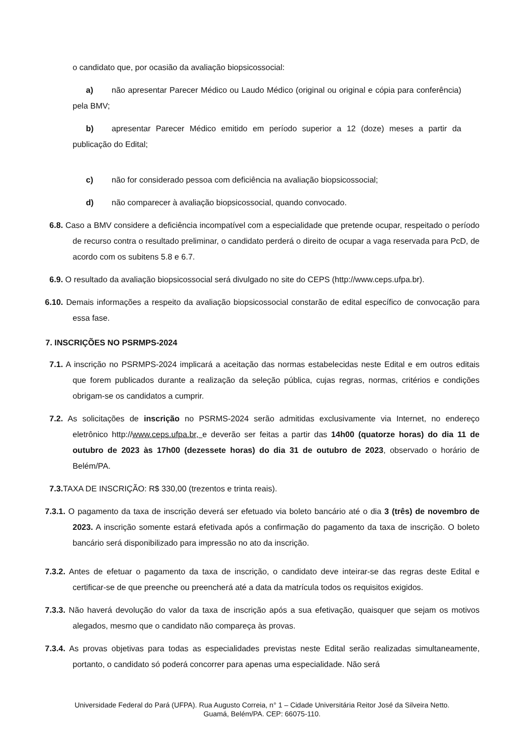o candidato que, por ocasião da avaliação biopsicossocial:
a) não apresentar Parecer Médico ou Laudo Médico (original ou original e cópia para conferência) pela BMV;
b) apresentar Parecer Médico emitido em período superior a 12 (doze) meses a partir da publicação do Edital;
c) não for considerado pessoa com deficiência na avaliação biopsicossocial;
d) não comparecer à avaliação biopsicossocial, quando convocado.
6.8. Caso a BMV considere a deficiência incompatível com a especialidade que pretende ocupar, respeitado o período de recurso contra o resultado preliminar, o candidato perderá o direito de ocupar a vaga reservada para PcD, de acordo com os subitens 5.8 e 6.7.
6.9. O resultado da avaliação biopsicossocial será divulgado no site do CEPS (http://www.ceps.ufpa.br).
6.10. Demais informações a respeito da avaliação biopsicossocial constarão de edital específico de convocação para essa fase.
7. INSCRIÇÕES NO PSRMPS-2024
7.1. A inscrição no PSRMPS-2024 implicará a aceitação das normas estabelecidas neste Edital e em outros editais que forem publicados durante a realização da seleção pública, cujas regras, normas, critérios e condições obrigam-se os candidatos a cumprir.
7.2. As solicitações de inscrição no PSRMS-2024 serão admitidas exclusivamente via Internet, no endereço eletrônico http://www.ceps.ufpa.br, e deverão ser feitas a partir das 14h00 (quatorze horas) do dia 11 de outubro de 2023 às 17h00 (dezessete horas) do dia 31 de outubro de 2023, observado o horário de Belém/PA.
7.3. TAXA DE INSCRIÇÃO: R$ 330,00 (trezentos e trinta reais).
7.3.1. O pagamento da taxa de inscrição deverá ser efetuado via boleto bancário até o dia 3 (três) de novembro de 2023. A inscrição somente estará efetivada após a confirmação do pagamento da taxa de inscrição. O boleto bancário será disponibilizado para impressão no ato da inscrição.
7.3.2. Antes de efetuar o pagamento da taxa de inscrição, o candidato deve inteirar-se das regras deste Edital e certificar-se de que preenche ou preencherá até a data da matrícula todos os requisitos exigidos.
7.3.3. Não haverá devolução do valor da taxa de inscrição após a sua efetivação, quaisquer que sejam os motivos alegados, mesmo que o candidato não compareça às provas.
7.3.4. As provas objetivas para todas as especialidades previstas neste Edital serão realizadas simultaneamente, portanto, o candidato só poderá concorrer para apenas uma especialidade. Não será
Universidade Federal do Pará (UFPA). Rua Augusto Correia, n° 1 – Cidade Universitária Reitor José da Silveira Netto.
Guamá, Belém/PA. CEP: 66075-110.